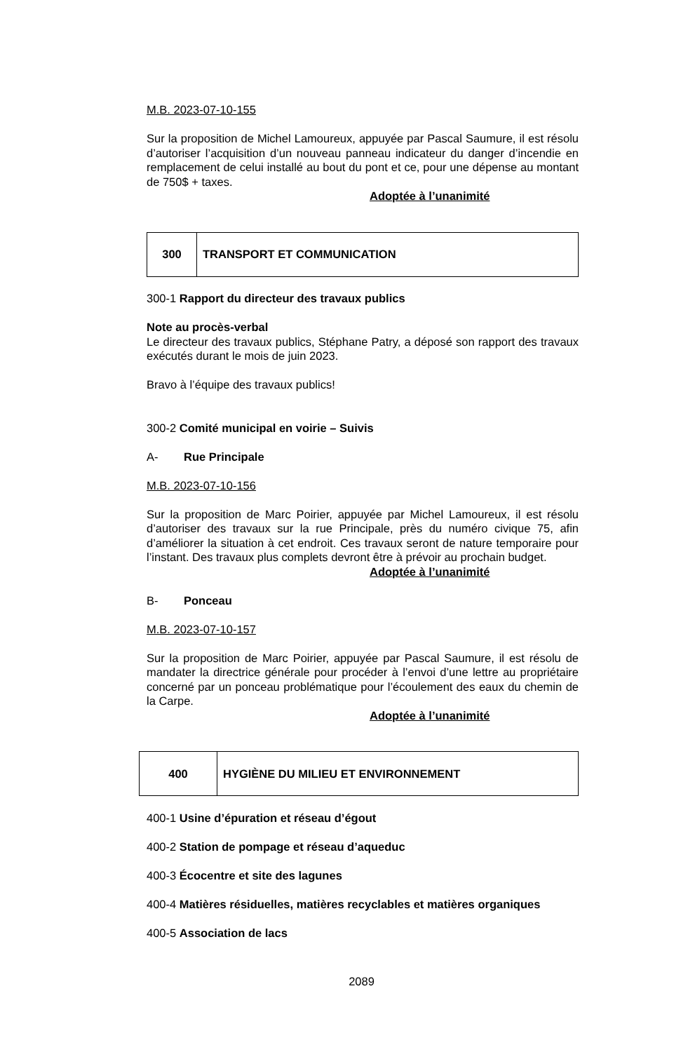M.B. 2023-07-10-155
Sur la proposition de Michel Lamoureux, appuyée par Pascal Saumure, il est résolu d’autoriser l’acquisition d’un nouveau panneau indicateur du danger d’incendie en remplacement de celui installé au bout du pont et ce, pour une dépense au montant de 750$ + taxes.
Adoptée à l’unanimité
| 300 | TRANSPORT ET COMMUNICATION |
300-1 Rapport du directeur des travaux publics
Note au procès-verbal
Le directeur des travaux publics, Stéphane Patry, a déposé son rapport des travaux exécutés durant le mois de juin 2023.
Bravo à l’équipe des travaux publics!
300-2 Comité municipal en voirie – Suivis
A- Rue Principale
M.B. 2023-07-10-156
Sur la proposition de Marc Poirier, appuyée par Michel Lamoureux, il est résolu d’autoriser des travaux sur la rue Principale, près du numéro civique 75, afin d’améliorer la situation à cet endroit. Ces travaux seront de nature temporaire pour l’instant. Des travaux plus complets devront être à prévoir au prochain budget.
Adoptée à l’unanimité
B- Ponceau
M.B. 2023-07-10-157
Sur la proposition de Marc Poirier, appuyée par Pascal Saumure, il est résolu de mandater la directrice générale pour procéder à l’envoi d’une lettre au propriétaire concerné par un ponceau problématique pour l’écoulement des eaux du chemin de la Carpe.
Adoptée à l’unanimité
| 400 | HYGIÈNE DU MILIEU ET ENVIRONNEMENT |
400-1 Usine d’épuration et réseau d’égout
400-2 Station de pompage et réseau d’aqueduc
400-3 Écocentre et site des lagunes
400-4 Matières résiduelles, matières recyclables et matières organiques
400-5 Association de lacs
2089